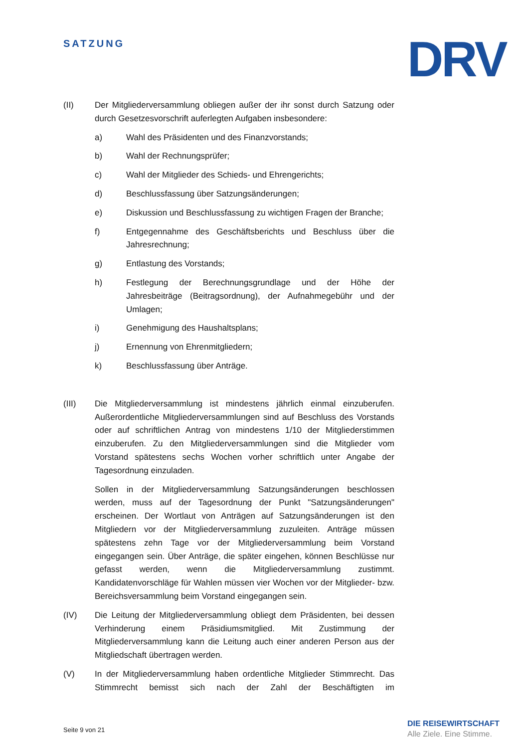SATZUNG DRV
(II) Der Mitgliederversammlung obliegen außer der ihr sonst durch Satzung oder durch Gesetzesvorschrift auferlegten Aufgaben insbesondere:
a) Wahl des Präsidenten und des Finanzvorstands;
b) Wahl der Rechnungsprüfer;
c) Wahl der Mitglieder des Schieds- und Ehrengerichts;
d) Beschlussfassung über Satzungsänderungen;
e) Diskussion und Beschlussfassung zu wichtigen Fragen der Branche;
f) Entgegennahme des Geschäftsberichts und Beschluss über die Jahresrechnung;
g) Entlastung des Vorstands;
h) Festlegung der Berechnungsgrundlage und der Höhe der Jahresbeiträge (Beitragsordnung), der Aufnahmegebühr und der Umlagen;
i) Genehmigung des Haushaltsplans;
j) Ernennung von Ehrenmitgliedern;
k) Beschlussfassung über Anträge.
(III) Die Mitgliederversammlung ist mindestens jährlich einmal einzuberufen. Außerordentliche Mitgliederversammlungen sind auf Beschluss des Vorstands oder auf schriftlichen Antrag von mindestens 1/10 der Mitgliederstimmen einzuberufen. Zu den Mitgliederversammlungen sind die Mitglieder vom Vorstand spätestens sechs Wochen vorher schriftlich unter Angabe der Tagesordnung einzuladen.
Sollen in der Mitgliederversammlung Satzungsänderungen beschlossen werden, muss auf der Tagesordnung der Punkt "Satzungsänderungen" erscheinen. Der Wortlaut von Anträgen auf Satzungsänderungen ist den Mitgliedern vor der Mitgliederversammlung zuzuleiten. Anträge müssen spätestens zehn Tage vor der Mitgliederversammlung beim Vorstand eingegangen sein. Über Anträge, die später eingehen, können Beschlüsse nur gefasst werden, wenn die Mitgliederversammlung zustimmt. Kandidatenvorschläge für Wahlen müssen vier Wochen vor der Mitglieder- bzw. Bereichsversammlung beim Vorstand eingegangen sein.
(IV) Die Leitung der Mitgliederversammlung obliegt dem Präsidenten, bei dessen Verhinderung einem Präsidiumsmitglied. Mit Zustimmung der Mitgliederversammlung kann die Leitung auch einer anderen Person aus der Mitgliedschaft übertragen werden.
(V) In der Mitgliederversammlung haben ordentliche Mitglieder Stimmrecht. Das Stimmrecht bemisst sich nach der Zahl der Beschäftigten im
Seite 9 von 21
DIE REISEWIRTSCHAFT
Alle Ziele. Eine Stimme.